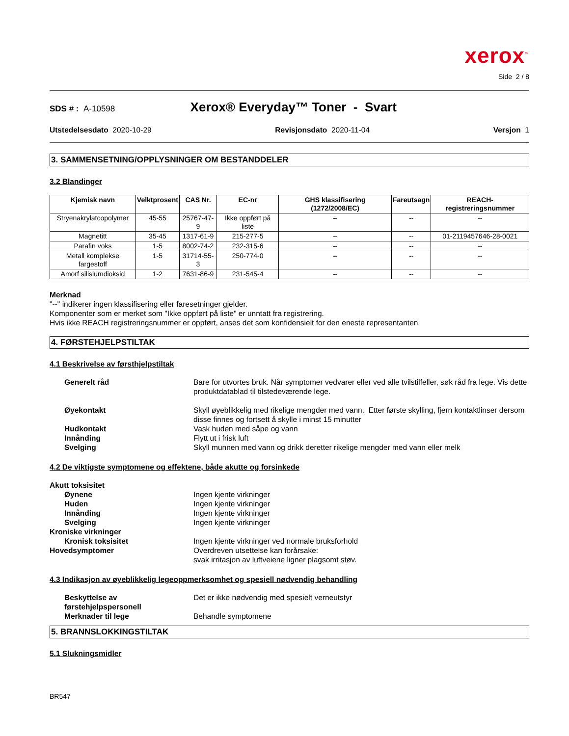xerox<sup>™</sup>
Side 2 / 8
SDS # : A-10598
Xerox® Everyday™ Toner - Svart
Utstedelsesdato 2020-10-29 Revisjonsdato 2020-11-04 Versjon 1
3. SAMMENSETNING/OPPLYSNINGER OM BESTANDDELER
3.2 Blandinger
| Kjemisk navn | Velktprosent | CAS Nr. | EC-nr | GHS klassifisering (1272/2008/EC) | Fareutsagn | REACH-registreringsnummer |
| --- | --- | --- | --- | --- | --- | --- |
| Stryenakrylatcopolymer | 45-55 | 25767-47-9 | Ikke oppført på liste | -- | -- | -- |
| Magnetitt | 35-45 | 1317-61-9 | 215-277-5 | -- | -- | 01-2119457646-28-0021 |
| Parafin voks | 1-5 | 8002-74-2 | 232-315-6 | -- | -- | -- |
| Metall komplekse fargestoff | 1-5 | 31714-55-3 | 250-774-0 | -- | -- | -- |
| Amorf silisiumdioksid | 1-2 | 7631-86-9 | 231-545-4 | -- | -- | -- |
Merknad
"--" indikerer ingen klassifisering eller faresetninger gjelder.
Komponenter som er merket som "Ikke oppført på liste" er unntatt fra registrering.
Hvis ikke REACH registreringsnummer er oppført, anses det som konfidensielt for den eneste representanten.
4. FØRSTEHJELPSTILTAK
4.1 Beskrivelse av førsthjelpstiltak
Generelt råd
Bare for utvortes bruk. Når symptomer vedvarer eller ved alle tvilstilfeller, søk råd fra lege. Vis dette produktdatablad til tilstedeværende lege.
Øyekontakt
Skyll øyeblikkelig med rikelige mengder med vann. Etter første skylling, fjern kontaktlinser dersom disse finnes og fortsett å skylle i minst 15 minutter
Hudkontakt
Vask huden med såpe og vann
Innånding
Flytt ut i frisk luft
Svelging
Skyll munnen med vann og drikk deretter rikelige mengder med vann eller melk
4.2 De viktigste symptomene og effektene, både akutte og forsinkede
Akutt toksisitet
Øynene
Ingen kjente virkninger
Huden
Ingen kjente virkninger
Innånding
Ingen kjente virkninger
Svelging
Ingen kjente virkninger
Kroniske virkninger
Kronisk toksisitet
Ingen kjente virkninger ved normale bruksforhold
Hovedsymptomer
Overdreven utsettelse kan forårsake:
svak irritasjon av luftveiene ligner plagsomt støv.
4.3 Indikasjon av øyeblikkelig legeoppmerksomhet og spesiell nødvendig behandling
Beskyttelse av førstehjelpspersonell
Det er ikke nødvendig med spesielt verneutstyr
Merknader til lege
Behandle symptomene
5. BRANNSLOKKINGSTILTAK
5.1 Slukningsmidler
BR547